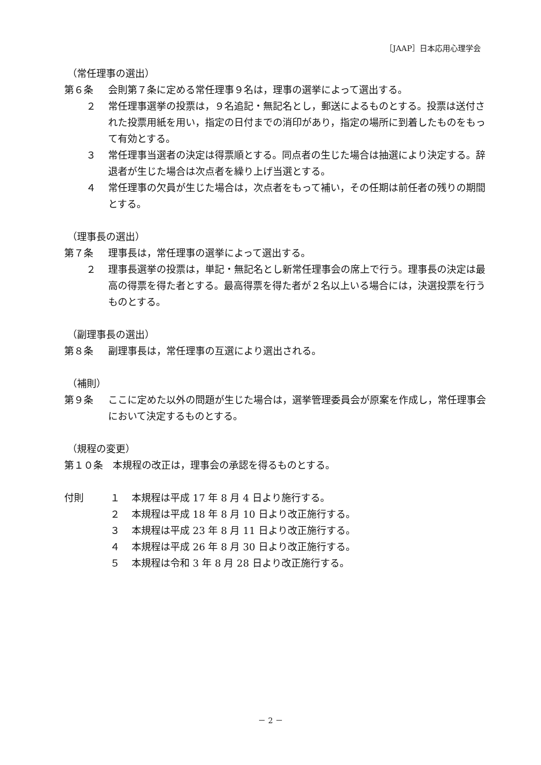［JAAP］日本応用心理学会
（常任理事の選出）
第６条 会則第７条に定める常任理事９名は，理事の選挙によって選出する。
２ 常任理事選挙の投票は，９名追記・無記名とし，郵送によるものとする。投票は送付された投票用紙を用い，指定の日付までの消印があり，指定の場所に到着したものをもって有効とする。
３ 常任理事当選者の決定は得票順とする。同点者の生じた場合は抽選により決定する。辞退者が生じた場合は次点者を繰り上げ当選とする。
４ 常任理事の欠員が生じた場合は，次点者をもって補い，その任期は前任者の残りの期間とする。
（理事長の選出）
第７条 理事長は，常任理事の選挙によって選出する。
２ 理事長選挙の投票は，単記・無記名とし新常任理事会の席上で行う。理事長の決定は最高の得票を得た者とする。最高得票を得た者が２名以上いる場合には，決選投票を行うものとする。
（副理事長の選出）
第８条 副理事長は，常任理事の互選により選出される。
（補則）
第９条 ここに定めた以外の問題が生じた場合は，選挙管理委員会が原案を作成し，常任理事会において決定するものとする。
（規程の変更）
第１０条　本規程の改正は，理事会の承認を得るものとする。
付則 １ 本規程は平成 17 年 8 月 4 日より施行する。
２ 本規程は平成 18 年 8 月 10 日より改正施行する。
３ 本規程は平成 23 年 8 月 11 日より改正施行する。
４ 本規程は平成 26 年 8 月 30 日より改正施行する。
５ 本規程は令和 3 年 8 月 28 日より改正施行する。
－ 2 －